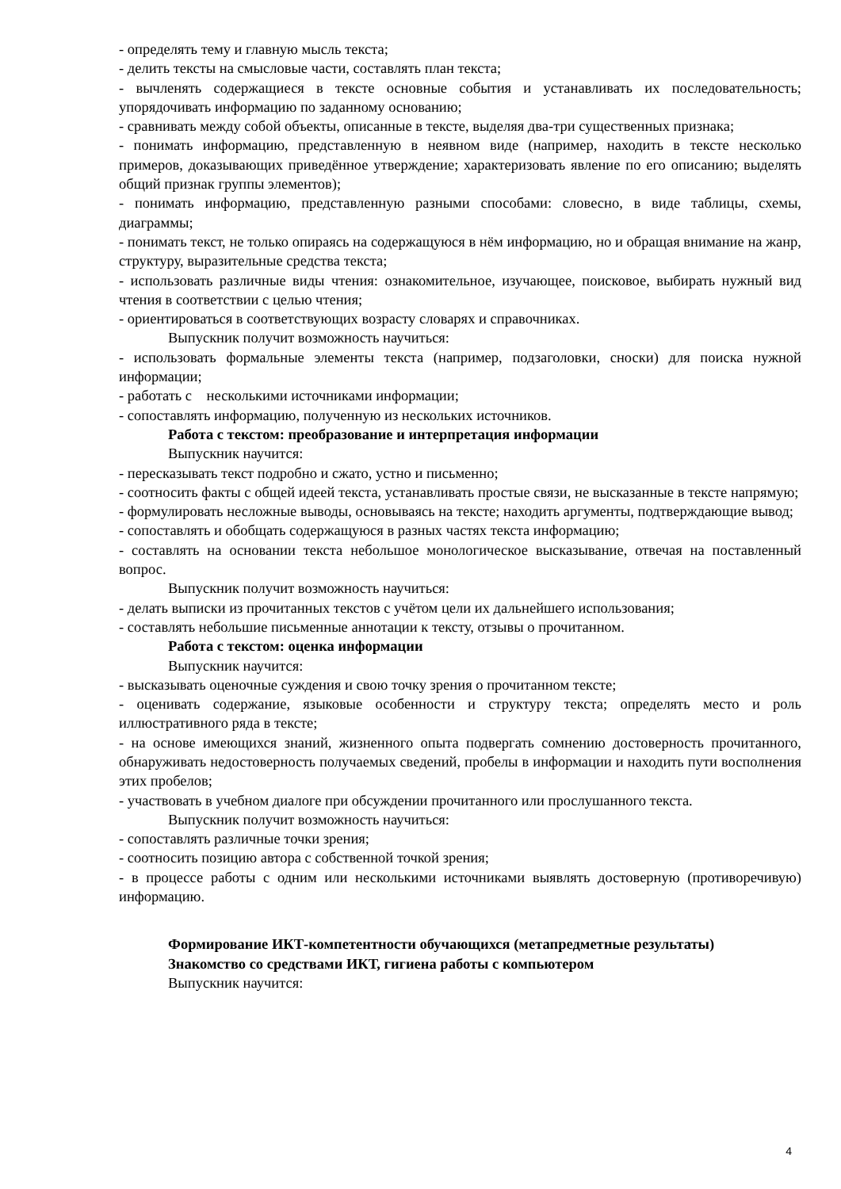- определять тему и главную мысль текста;
- делить тексты на смысловые части, составлять план текста;
- вычленять содержащиеся в тексте основные события и устанавливать их последовательность; упорядочивать информацию по заданному основанию;
- сравнивать между собой объекты, описанные в тексте, выделяя два-три существенных признака;
- понимать информацию, представленную в неявном виде (например, находить в тексте несколько примеров, доказывающих приведённое утверждение; характеризовать явление по его описанию; выделять общий признак группы элементов);
- понимать информацию, представленную разными способами: словесно, в виде таблицы, схемы, диаграммы;
- понимать текст, не только опираясь на содержащуюся в нём информацию, но и обращая внимание на жанр, структуру, выразительные средства текста;
- использовать различные виды чтения: ознакомительное, изучающее, поисковое, выбирать нужный вид чтения в соответствии с целью чтения;
- ориентироваться в соответствующих возрасту словарях и справочниках.
Выпускник получит возможность научиться:
- использовать формальные элементы текста (например, подзаголовки, сноски) для поиска нужной информации;
- работать с несколькими источниками информации;
- сопоставлять информацию, полученную из нескольких источников.
Работа с текстом: преобразование и интерпретация информации
Выпускник научится:
- пересказывать текст подробно и сжато, устно и письменно;
- соотносить факты с общей идеей текста, устанавливать простые связи, не высказанные в тексте напрямую;
- формулировать несложные выводы, основываясь на тексте; находить аргументы, подтверждающие вывод;
- сопоставлять и обобщать содержащуюся в разных частях текста информацию;
- составлять на основании текста небольшое монологическое высказывание, отвечая на поставленный вопрос.
Выпускник получит возможность научиться:
- делать выписки из прочитанных текстов с учётом цели их дальнейшего использования;
- составлять небольшие письменные аннотации к тексту, отзывы о прочитанном.
Работа с текстом: оценка информации
Выпускник научится:
- высказывать оценочные суждения и свою точку зрения о прочитанном тексте;
- оценивать содержание, языковые особенности и структуру текста; определять место и роль иллюстративного ряда в тексте;
- на основе имеющихся знаний, жизненного опыта подвергать сомнению достоверность прочитанного, обнаруживать недостоверность получаемых сведений, пробелы в информации и находить пути восполнения этих пробелов;
- участвовать в учебном диалоге при обсуждении прочитанного или прослушанного текста.
Выпускник получит возможность научиться:
- сопоставлять различные точки зрения;
- соотносить позицию автора с собственной точкой зрения;
- в процессе работы с одним или несколькими источниками выявлять достоверную (противоречивую) информацию.
Формирование ИКТ-компетентности обучающихся (метапредметные результаты)
Знакомство со средствами ИКТ, гигиена работы с компьютером
Выпускник научится:
4